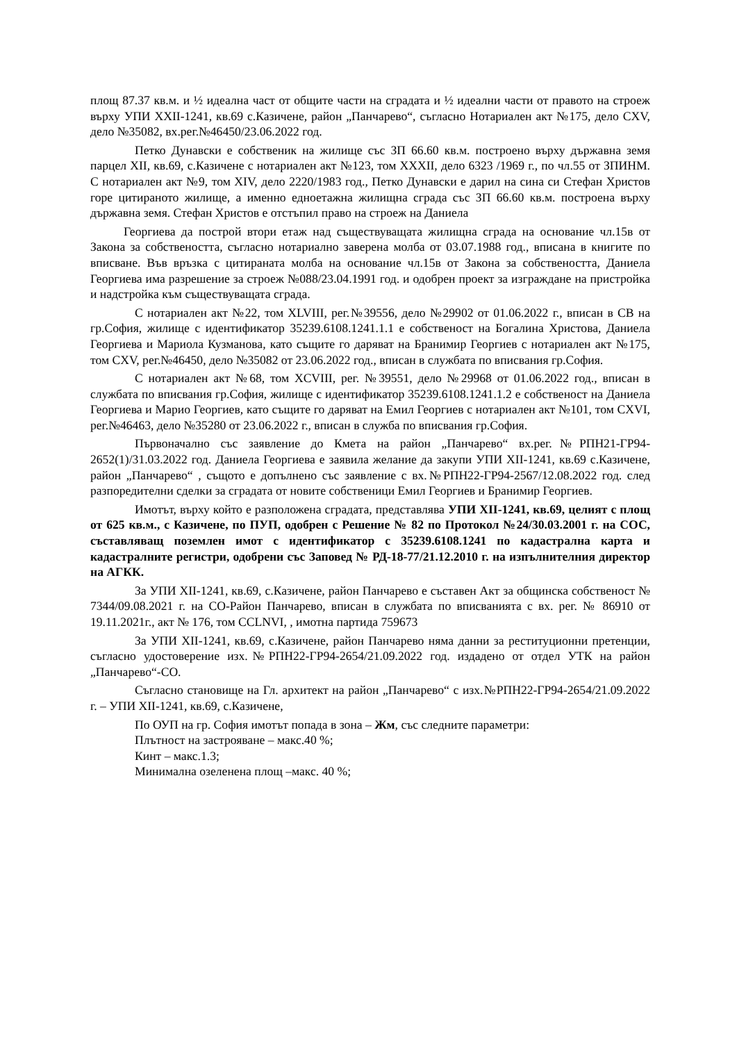площ 87.37 кв.м. и ½ идеална част от общите части на сградата и ½ идеални части от правото на строеж върху УПИ XXII-1241, кв.69 с.Казичене, район „Панчарево“, съгласно Нотариален акт №175, дело CXV, дело №35082, вх.рег.№46450/23.06.2022 год.
Петко Дунавски е собственик на жилище със ЗП 66.60 кв.м. построено върху държавна земя парцел XII, кв.69, с.Казичене с нотариален акт №123, том XXXII, дело 6323 /1969 г., по чл.55 от ЗПИНМ. С нотариален акт №9, том XIV, дело 2220/1983 год., Петко Дунавски е дарил на сина си Стефан Христов горе цитираното жилище, а именно едноетажна жилищна сграда със ЗП 66.60 кв.м. построена върху държавна земя. Стефан Христов е отстъпил право на строеж на Даниела
Георгиева да построй втори етаж над съществуващата жилищна сграда на основание чл.15в от Закона за собствеността, съгласно нотариално заверена молба от 03.07.1988 год., вписана в книгите по вписване. Във връзка с цитираната молба на основание чл.15в от Закона за собствеността, Даниела Георгиева има разрешение за строеж №088/23.04.1991 год. и одобрен проект за изграждане на пристройка и надстройка към съществуващата сграда.
С нотариален акт №22, том XLVIII, рег.№39556, дело №29902 от 01.06.2022 г., вписан в СВ на гр.София, жилище с идентификатор 35239.6108.1241.1.1 е собственост на Богалина Христова, Даниела Георгиева и Мариола Кузманова, като същите го даряват на Бранимир Георгиев с нотариален акт №175, том CXV, рег.№46450, дело №35082 от 23.06.2022 год., вписан в службата по вписвания гр.София.
С нотариален акт №68, том XCVIII, рег. №39551, дело №29968 от 01.06.2022 год., вписан в службата по вписвания гр.София, жилище с идентификатор 35239.6108.1241.1.2 е собственост на Даниела Георгиева и Марио Георгиев, като същите го даряват на Емил Георгиев с нотариален акт №101, том CXVI, рег.№46463, дело №35280 от 23.06.2022 г., вписан в служба по вписвания гр.София.
Първоначално със заявление до Кмета на район „Панчарево“ вх.рег.№РПН21-ГР94-2652(1)/31.03.2022 год. Даниела Георгиева е заявила желание да закупи УПИ XII-1241, кв.69 с.Казичене, район „Панчарево“ , същото е допълнено със заявление с вх.№РПН22-ГР94-2567/12.08.2022 год. след разпоредителни сделки за сградата от новите собственици Емил Георгиев и Бранимир Георгиев.
Имотът, върху който е разположена сградата, представлява УПИ XII-1241, кв.69, целият с площ от 625 кв.м., с Казичене, по ПУП, одобрен с Решение № 82 по Протокол №24/30.03.2001 г. на СОС, съставляващ поземлен имот с идентификатор с 35239.6108.1241 по кадастрална карта и кадастралните регистри, одобрени със Заповед № РД-18-77/21.12.2010 г. на изпълнителния директор на АГКК.
За УПИ XII-1241, кв.69, с.Казичене, район Панчарево е съставен Акт за общинска собственост № 7344/09.08.2021 г. на СО-Район Панчарево, вписан в службата по вписванията с вх. рег. № 86910 от 19.11.2021г., акт № 176, том CCLNVI, , имотна партида 759673
За УПИ XII-1241, кв.69, с.Казичене, район Панчарево няма данни за реституционни претенции, съгласно удостоверение изх.№РПН22-ГР94-2654/21.09.2022 год. издадено от отдел УТК на район „Панчарево“-СО.
Съгласно становище на Гл. архитект на район „Панчарево“ с изх.№РПН22-ГР94-2654/21.09.2022 г. – УПИ XII-1241, кв.69, с.Казичене,
По ОУП на гр. София имотът попада в зона – Жм, със следните параметри:
Плътност на застрояване – макс.40 %;
Кинт – макс.1.3;
Минимална озеленена площ –макс. 40 %;